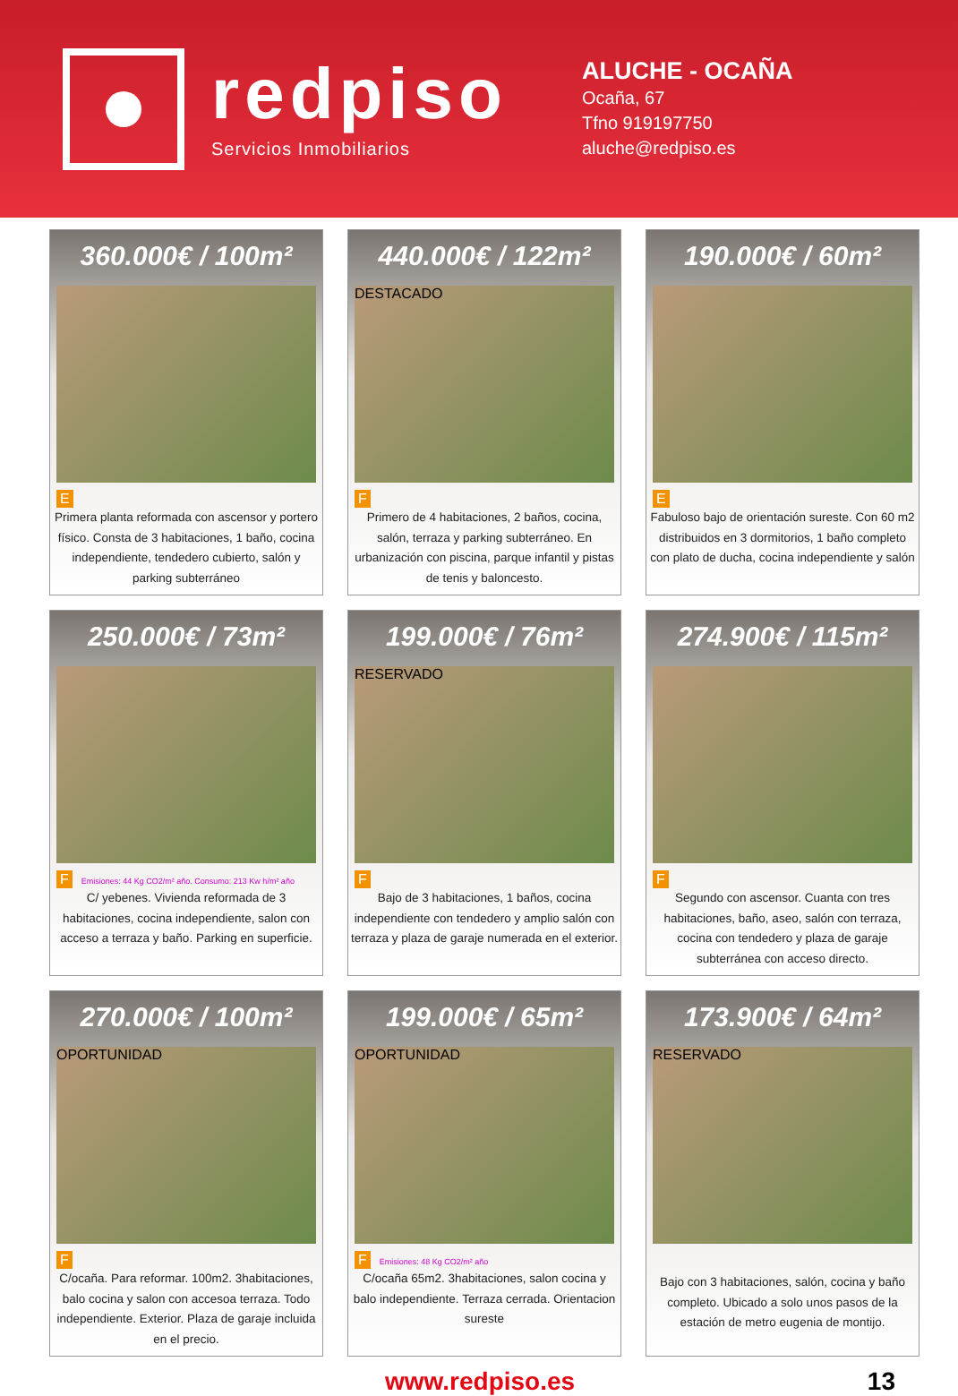redpiso
Servicios Inmobiliarios
ALUCHE - OCAÑA
Ocaña, 67
Tfno 919197750
aluche@redpiso.es
360.000€ / 100m²
E
Primera planta reformada con ascensor y portero físico. Consta de 3 habitaciones, 1 baño, cocina independiente, tendedero cubierto, salón y parking subterráneo
440.000€ / 122m²
DESTACADO
F
Primero de 4 habitaciones, 2 baños, cocina, salón, terraza y parking subterráneo. En urbanización con piscina, parque infantil y pistas de tenis y baloncesto.
190.000€ / 60m²
E
Fabuloso bajo de orientación sureste. Con 60 m2 distribuidos en 3 dormitorios, 1 baño completo con plato de ducha, cocina independiente y salón
250.000€ / 73m²
F Emisiones: 44 Kg CO2/m² año. Consumo: 213 Kw h/m² año
C/ yebenes. Vivienda reformada de 3 habitaciones, cocina independiente, salon con acceso a terraza y baño. Parking en superficie.
199.000€ / 76m²
RESERVADO
F
Bajo de 3 habitaciones, 1 baños, cocina independiente con tendedero y amplio salón con terraza y plaza de garaje numerada en el exterior.
274.900€ / 115m²
F
Segundo con ascensor. Cuanta con tres habitaciones, baño, aseo, salón con terraza, cocina con tendedero y plaza de garaje subterránea con acceso directo.
270.000€ / 100m²
OPORTUNIDAD
F
C/ocaña. Para reformar. 100m2. 3habitaciones, balo cocina y salon con accesoa terraza. Todo independiente. Exterior. Plaza de garaje incluida en el precio.
199.000€ / 65m²
OPORTUNIDAD
F Emisiones: 48 Kg CO2/m² año
C/ocaña 65m2. 3habitaciones, salon cocina y balo independiente. Terraza cerrada. Orientacion sureste
173.900€ / 64m²
RESERVADO
Bajo con 3 habitaciones, salón, cocina y baño completo. Ubicado a solo unos pasos de la estación de metro eugenia de montijo.
www.redpiso.es 13